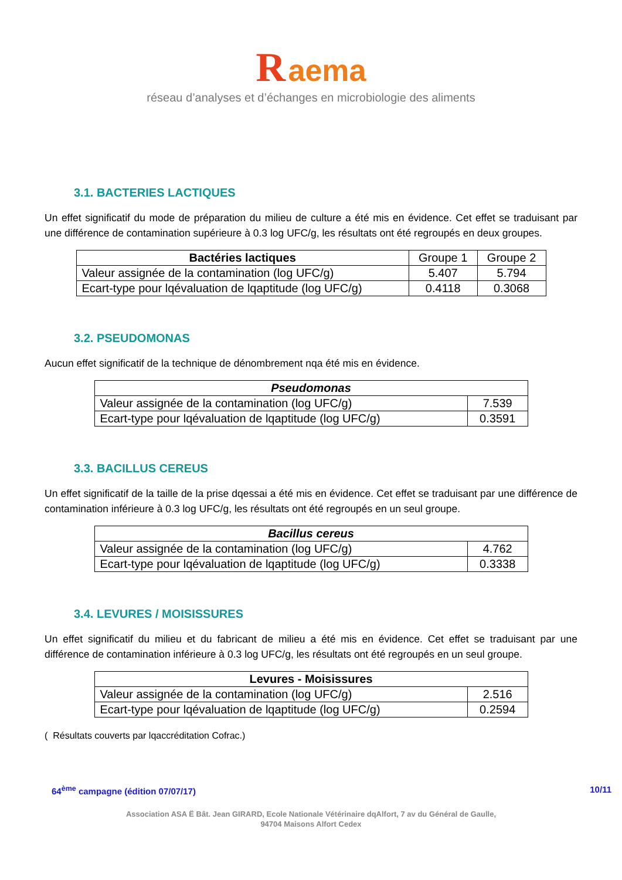R aema
réseau d’analyses et d’échanges en microbiologie des aliments
3.1. BACTERIES LACTIQUES
Un effet significatif du mode de préparation du milieu de culture a été mis en évidence. Cet effet se traduisant par une différence de contamination supérieure à 0.3 log UFC/g, les résultats ont été regroupés en deux groupes.
| Bactéries lactiques | Groupe 1 | Groupe 2 |
| Valeur assignée de la contamination (log UFC/g) | 5.407 | 5.794 |
| Ecart-type pour lqévaluation de lqaptitude (log UFC/g) | 0.4118 | 0.3068 |
3.2. PSEUDOMONAS
Aucun effet significatif de la technique de dénombrement nqa été mis en évidence.
| Pseudomonas | |
| --- | --- |
| Valeur assignée de la contamination (log UFC/g) | 7.539 |
| Ecart-type pour lqévaluation de lqaptitude (log UFC/g) | 0.3591 |
3.3. BACILLUS CEREUS
Un effet significatif de la taille de la prise dqessai a été mis en évidence. Cet effet se traduisant par une différence de contamination inférieure à 0.3 log UFC/g, les résultats ont été regroupés en un seul groupe.
| Bacillus cereus | |
| --- | --- |
| Valeur assignée de la contamination (log UFC/g) | 4.762 |
| Ecart-type pour lqévaluation de lqaptitude (log UFC/g) | 0.3338 |
3.4. LEVURES / MOISISSURES
Un effet significatif du milieu et du fabricant de milieu a été mis en évidence. Cet effet se traduisant par une différence de contamination inférieure à 0.3 log UFC/g, les résultats ont été regroupés en un seul groupe.
| Levures - Moisissures | |
| --- | --- |
| Valeur assignée de la contamination (log UFC/g) | 2.516 |
| Ecart-type pour lqévaluation de lqaptitude (log UFC/g) | 0.2594 |
( Résultats couverts par lqaccréditation Cofrac.)
64<sup>ème</sup> campagne (édition 07/07/17) 10/11
Association ASA Ë Bât. Jean GIRARD, Ecole Nationale Vétérinaire dqAlfort, 7 av du Général de Gaulle,
94704 Maisons Alfort Cedex